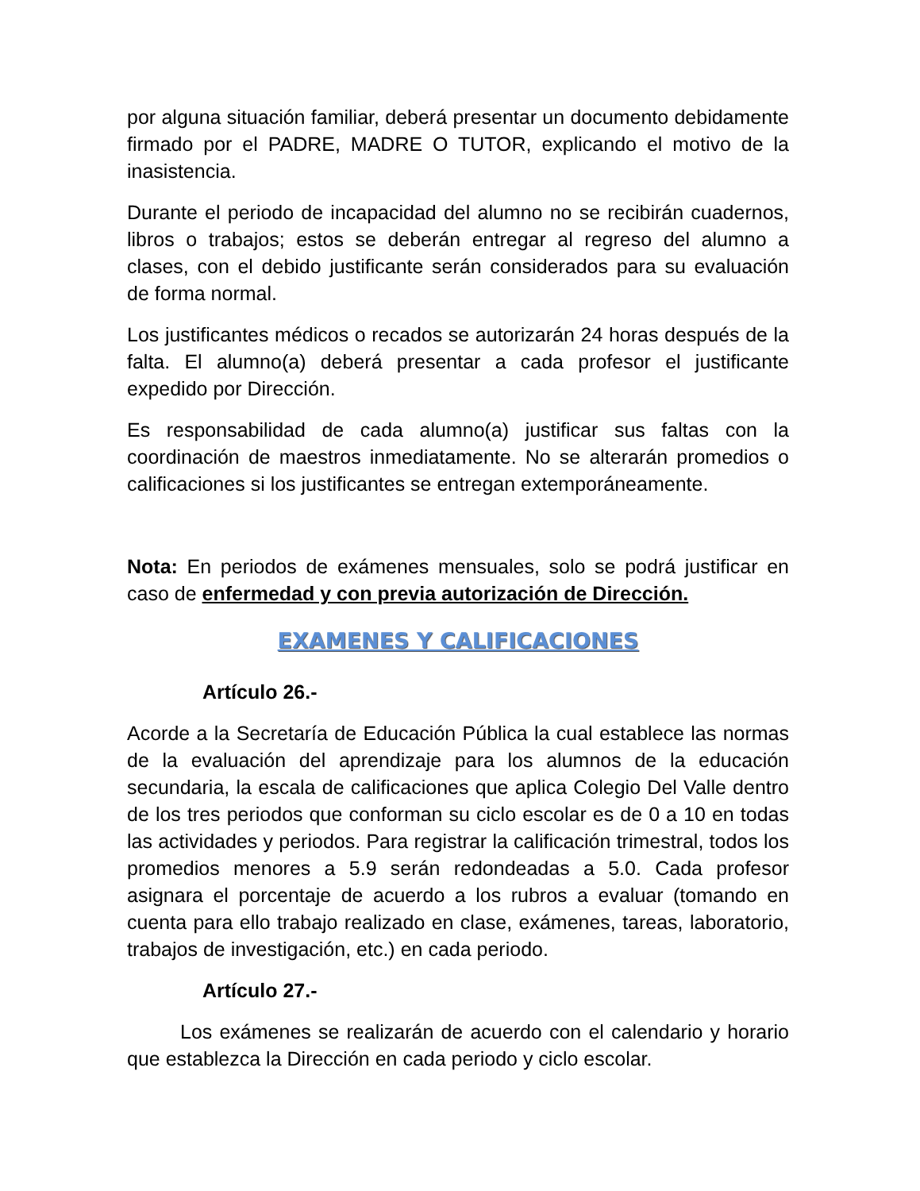por alguna situación familiar, deberá presentar un documento debidamente firmado por el PADRE, MADRE O TUTOR, explicando el motivo de la inasistencia.
Durante el periodo de incapacidad del alumno no se recibirán cuadernos, libros o trabajos; estos se deberán entregar al regreso del alumno a clases, con el debido justificante serán considerados para su evaluación de forma normal.
Los justificantes médicos o recados se autorizarán 24 horas después de la falta. El alumno(a) deberá presentar a cada profesor el justificante expedido por Dirección.
Es responsabilidad de cada alumno(a) justificar sus faltas con la coordinación de maestros inmediatamente. No se alterarán promedios o calificaciones si los justificantes se entregan extemporáneamente.
Nota: En periodos de exámenes mensuales, solo se podrá justificar en caso de enfermedad y con previa autorización de Dirección.
EXAMENES Y CALIFICACIONES
Artículo 26.-
Acorde a la Secretaría de Educación Pública la cual establece las normas de la evaluación del aprendizaje para los alumnos de la educación secundaria, la escala de calificaciones que aplica Colegio Del Valle dentro de los tres periodos que conforman su ciclo escolar es de 0 a 10 en todas las actividades y periodos. Para registrar la calificación trimestral, todos los promedios menores a 5.9 serán redondeadas a 5.0. Cada profesor asignara el porcentaje de acuerdo a los rubros a evaluar (tomando en cuenta para ello trabajo realizado en clase, exámenes, tareas, laboratorio, trabajos de investigación, etc.) en cada periodo.
Artículo 27.-
Los exámenes se realizarán de acuerdo con el calendario y horario que establezca la Dirección en cada periodo y ciclo escolar.